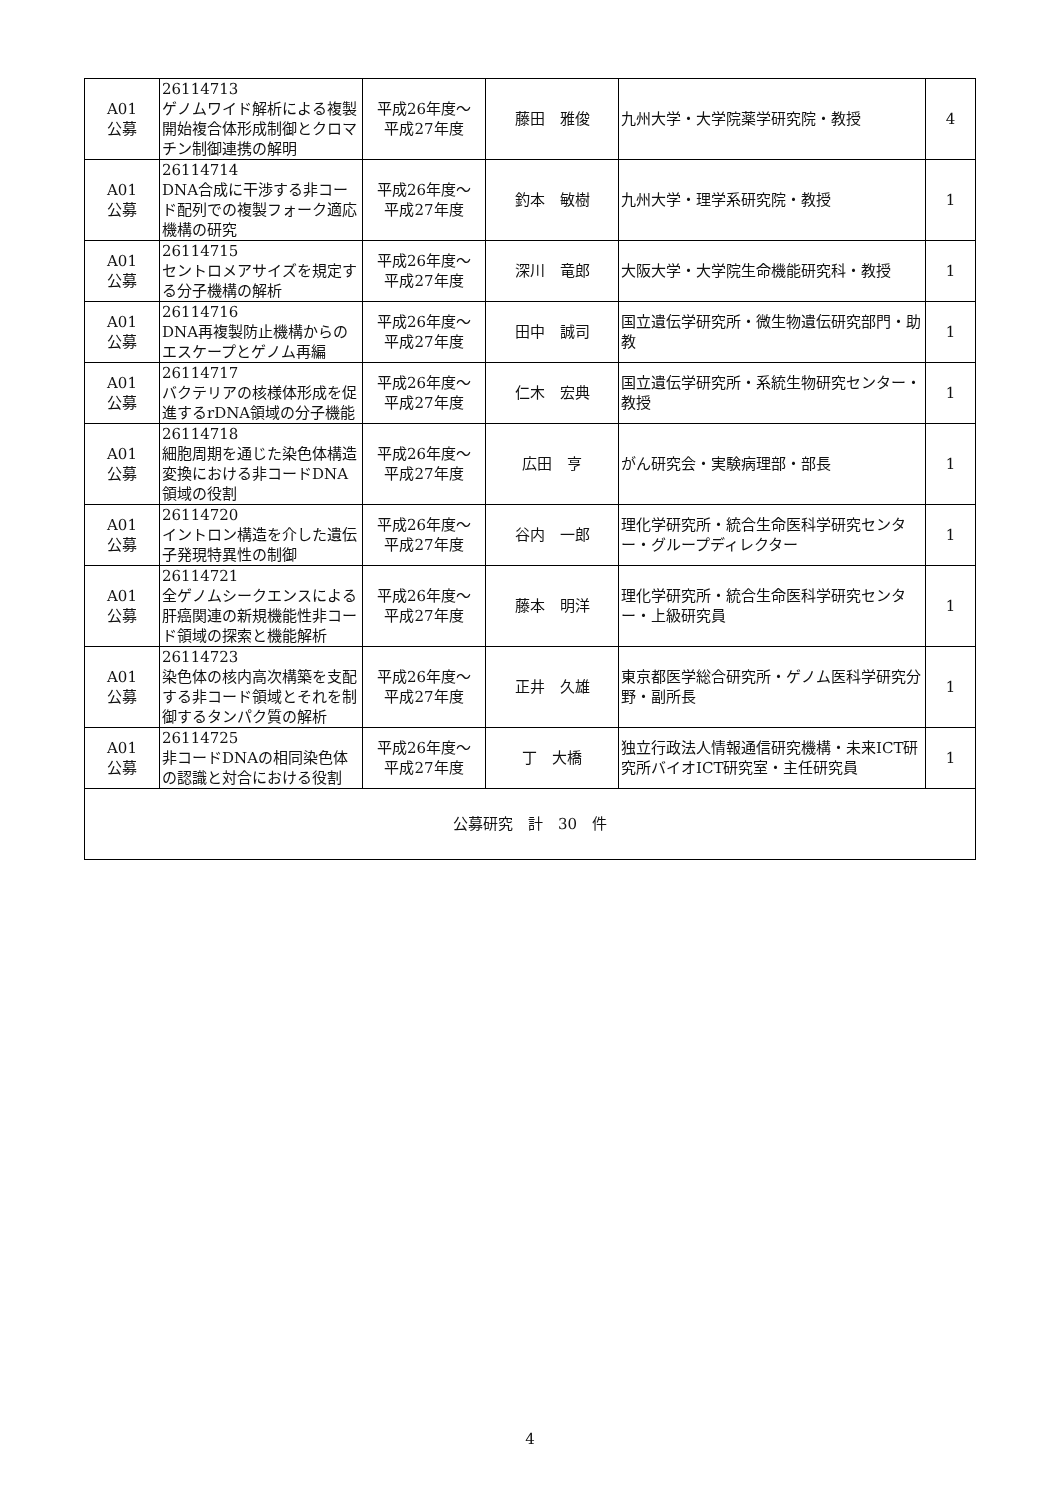| A01 公募 | 26114713 ゲノムワイド解析による複製開始複合体形成制御とクロマチン制御連携の解明 | 平成26年度～ 平成27年度 | 藤田 雅俊 | 九州大学・大学院薬学研究院・教授 | 4 |
| A01 公募 | 26114714 DNA合成に干渉する非コード配列での複製フォーク適応機構の研究 | 平成26年度～ 平成27年度 | 釣本 敏樹 | 九州大学・理学系研究院・教授 | 1 |
| A01 公募 | 26114715 セントロメアサイズを規定する分子機構の解析 | 平成26年度～ 平成27年度 | 深川 竜郎 | 大阪大学・大学院生命機能研究科・教授 | 1 |
| A01 公募 | 26114716 DNA再複製防止機構からのエスケープとゲノム再編 | 平成26年度～ 平成27年度 | 田中 誠司 | 国立遺伝学研究所・微生物遺伝研究部門・助教 | 1 |
| A01 公募 | 26114717 バクテリアの核様体形成を促進するrDNA領域の分子機能 | 平成26年度～ 平成27年度 | 仁木 宏典 | 国立遺伝学研究所・系統生物研究センター・教授 | 1 |
| A01 公募 | 26114718 細胞周期を通じた染色体構造変換における非コードDNA領域の役割 | 平成26年度～ 平成27年度 | 広田 亨 | がん研究会・実験病理部・部長 | 1 |
| A01 公募 | 26114720 イントロン構造を介した遺伝子発現特異性の制御 | 平成26年度～ 平成27年度 | 谷内 一郎 | 理化学研究所・統合生命医科学研究センター・グループディレクター | 1 |
| A01 公募 | 26114721 全ゲノムシークエンスによる肝癌関連の新規機能性非コード領域の探索と機能解析 | 平成26年度～ 平成27年度 | 藤本 明洋 | 理化学研究所・統合生命医科学研究センター・上級研究員 | 1 |
| A01 公募 | 26114723 染色体の核内高次構築を支配する非コード領域とそれを制御するタンパク質の解析 | 平成26年度～ 平成27年度 | 正井 久雄 | 東京都医学総合研究所・ゲノム医科学研究分野・副所長 | 1 |
| A01 公募 | 26114725 非コードDNAの相同染色体の認識と対合における役割 | 平成26年度～ 平成27年度 | 丁 大橋 | 独立行政法人情報通信研究機構・未来ICT研究所バイオICT研究室・主任研究員 | 1 |
| 公募研究 計 30 件 | | | | | |
4